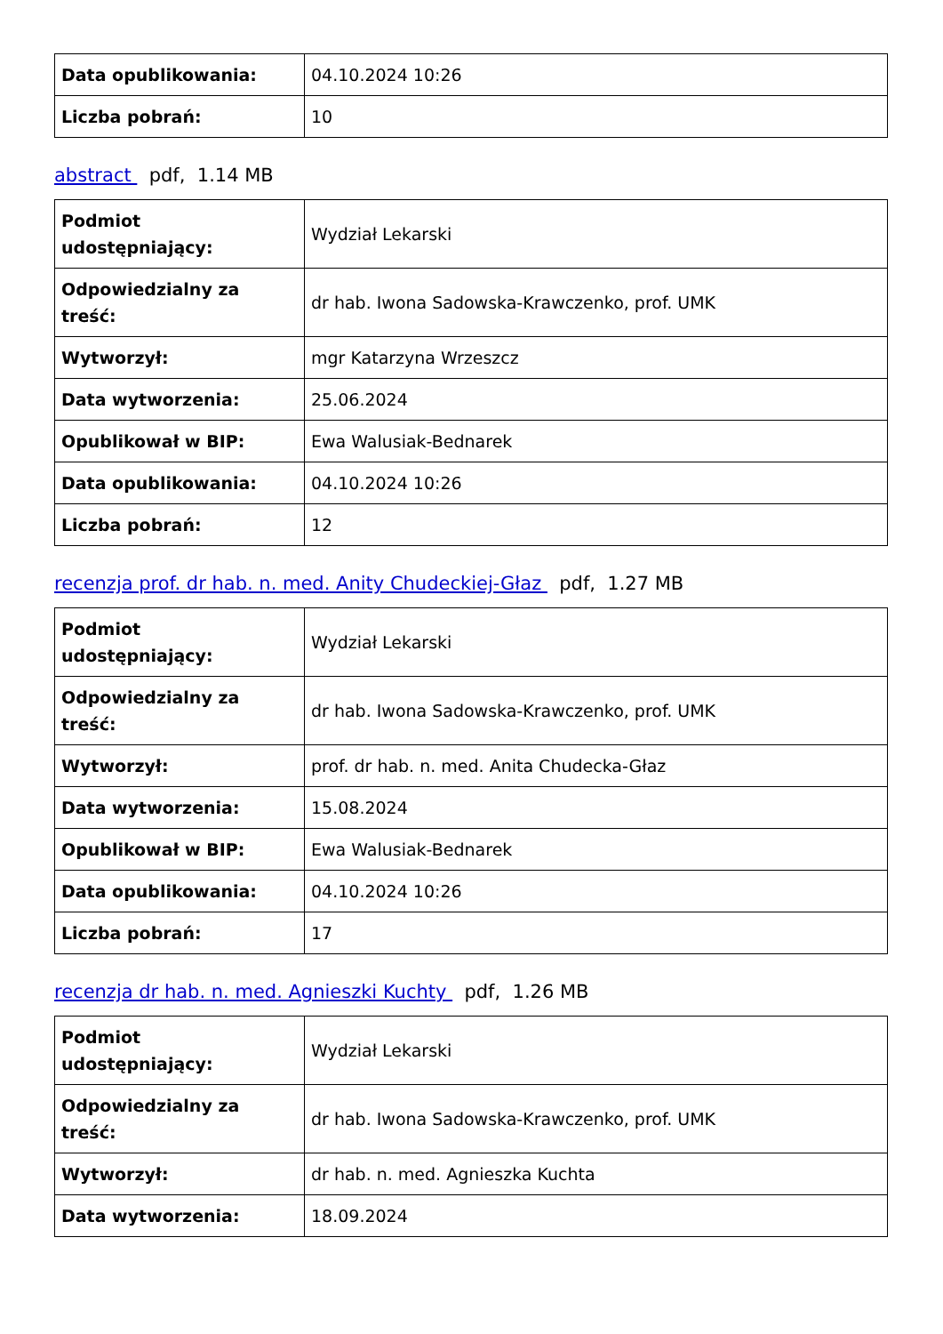| Data opublikowania: | 04.10.2024 10:26 |
| Liczba pobrań: | 10 |
abstract pdf, 1.14 MB
| Podmiot udostępniający: | Wydział Lekarski |
| Odpowiedzialny za treść: | dr hab. Iwona Sadowska-Krawczenko, prof. UMK |
| Wytworzył: | mgr Katarzyna Wrzeszcz |
| Data wytworzenia: | 25.06.2024 |
| Opublikował w BIP: | Ewa Walusiak-Bednarek |
| Data opublikowania: | 04.10.2024 10:26 |
| Liczba pobrań: | 12 |
recenzja prof. dr hab. n. med. Anity Chudeckiej-Głaz pdf, 1.27 MB
| Podmiot udostępniający: | Wydział Lekarski |
| Odpowiedzialny za treść: | dr hab. Iwona Sadowska-Krawczenko, prof. UMK |
| Wytworzył: | prof. dr hab. n. med. Anita Chudecka-Głaz |
| Data wytworzenia: | 15.08.2024 |
| Opublikował w BIP: | Ewa Walusiak-Bednarek |
| Data opublikowania: | 04.10.2024 10:26 |
| Liczba pobrań: | 17 |
recenzja dr hab. n. med. Agnieszki Kuchty pdf, 1.26 MB
| Podmiot udostępniający: | Wydział Lekarski |
| Odpowiedzialny za treść: | dr hab. Iwona Sadowska-Krawczenko, prof. UMK |
| Wytworzył: | dr hab. n. med. Agnieszka Kuchta |
| Data wytworzenia: | 18.09.2024 |